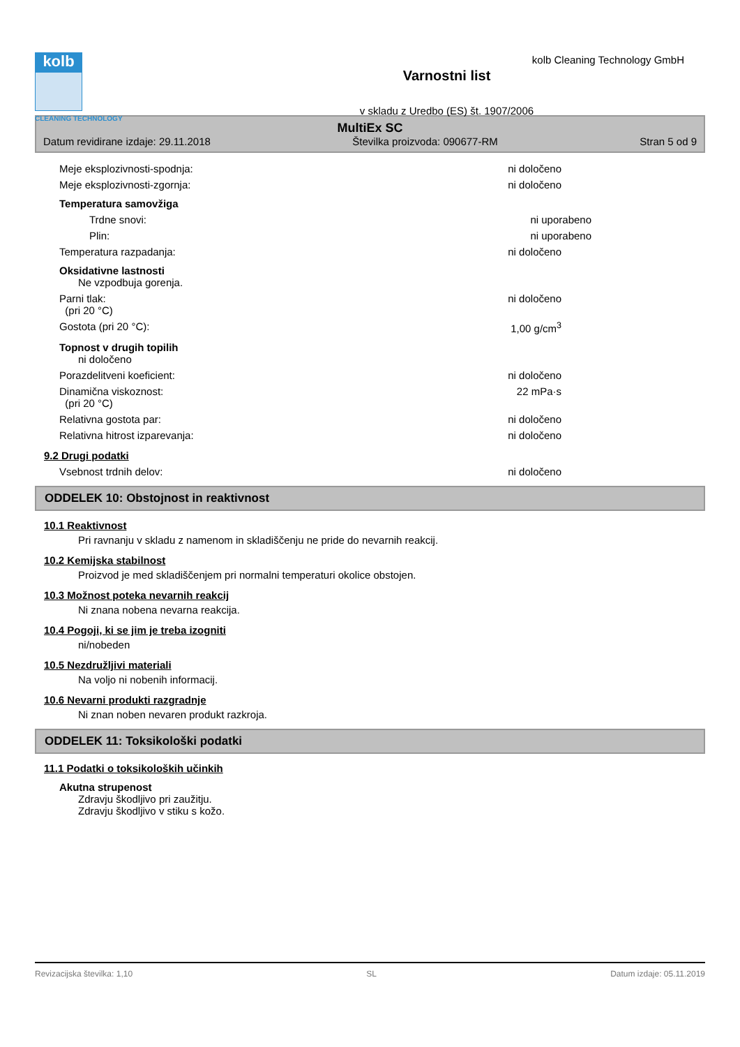kolb
CLEANING TECHNOLOGY
Varnostni list
v skladu z Uredbo (ES) št. 1907/2006
kolb Cleaning Technology GmbH
MultiEx SC
Datum revidirane izdaje: 29.11.2018 Številka proizvoda: 090677-RM Stran 5 od 9
Meje eksplozivnosti-spodnja: ni določeno
Meje eksplozivnosti-zgornja: ni določeno
Temperatura samovžiga
Trdne snovi: ni uporabeno
Plin: ni uporabeno
Temperatura razpadanja: ni določeno
Oksidativne lastnosti
Ne vzpodbuja gorenja.
Parni tlak:
(pri 20 °C) ni določeno
Gostota (pri 20 °C): 1,00 g/cm<sup>3</sup>
Topnost v drugih topilih
ni določeno
Porazdelitveni koeficient: ni določeno
Dinamična viskoznost:
(pri 20 °C) 22 mPa·s
Relativna gostota par: ni določeno
Relativna hitrost izparevanja: ni določeno
9.2 Drugi podatki
Vsebnost trdnih delov: ni določeno
ODDELEK 10: Obstojnost in reaktivnost
10.1 Reaktivnost
Pri ravnanju v skladu z namenom in skladiščenju ne pride do nevarnih reakcij.
10.2 Kemijska stabilnost
Proizvod je med skladiščenjem pri normalni temperaturi okolice obstojen.
10.3 Možnost poteka nevarnih reakcij
Ni znana nobena nevarna reakcija.
10.4 Pogoji, ki se jim je treba izogniti
ni/nobeden
10.5 Nezdružljivi materiali
Na voljo ni nobenih informacij.
10.6 Nevarni produkti razgradnje
Ni znan noben nevaren produkt razkroja.
ODDELEK 11: Toksikološki podatki
11.1 Podatki o toksikoloških učinkih
Akutna strupenost
Zdravju škodljivo pri zaužitju.
Zdravju škodljivo v stiku s kožo.
Revizacijska številka: 1,10 SL Datum izdaje: 05.11.2019